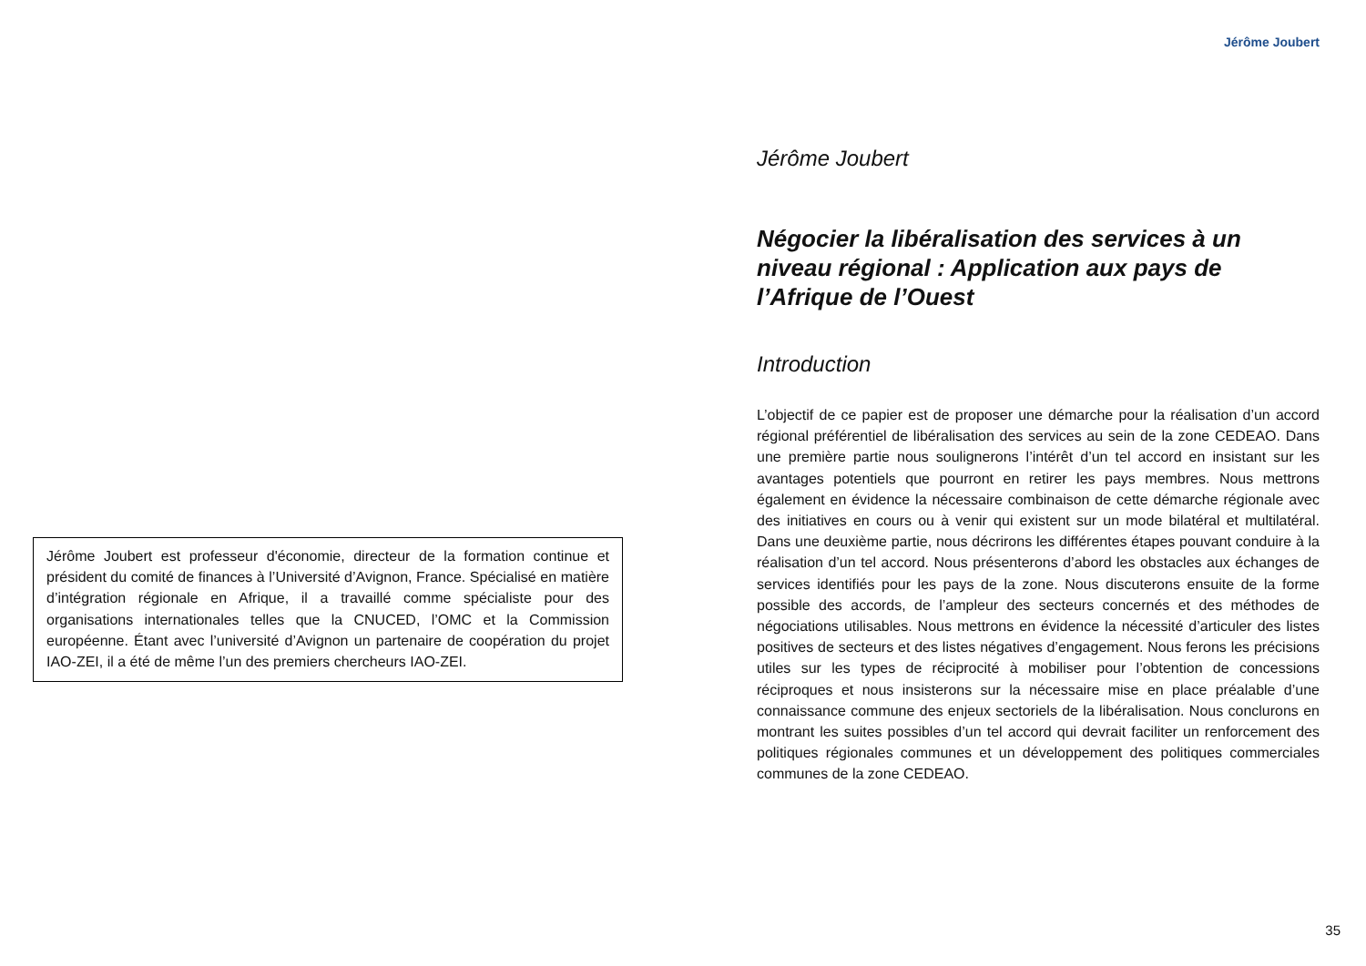Jérôme Joubert
Jérôme Joubert est professeur d'économie, directeur de la formation continue et président du comité de finances à l’Université d’Avignon, France. Spécialisé en matière d’intégration régionale en Afrique, il a travaillé comme spécialiste pour des organisations internationales telles que la CNUCED, l’OMC et la Commission européenne. Étant avec l’université d’Avignon un partenaire de coopération du projet IAO-ZEI, il a été de même l’un des premiers chercheurs IAO-ZEI.
Jérôme Joubert
Négocier la libéralisation des services à un niveau régional : Application aux pays de l’Afrique de l’Ouest
Introduction
L’objectif de ce papier est de proposer une démarche pour la réalisation d’un accord régional préférentiel de libéralisation des services au sein de la zone CEDEAO. Dans une première partie nous soulignerons l’intérêt d’un tel accord en insistant sur les avantages potentiels que pourront en retirer les pays membres. Nous mettrons également en évidence la nécessaire combinaison de cette démarche régionale avec des initiatives en cours ou à venir qui existent sur un mode bilatéral et multilatéral. Dans une deuxième partie, nous décrirons les différentes étapes pouvant conduire à la réalisation d’un tel accord. Nous présenterons d’abord les obstacles aux échanges de services identifiés pour les pays de la zone. Nous discuterons ensuite de la forme possible des accords, de l’ampleur des secteurs concernés et des méthodes de négociations utilisables. Nous mettrons en évidence la nécessité d’articuler des listes positives de secteurs et des listes négatives d’engagement. Nous ferons les précisions utiles sur les types de réciprocité à mobiliser pour l’obtention de concessions réciproques et nous insisterons sur la nécessaire mise en place préalable d’une connaissance commune des enjeux sectoriels de la libéralisation. Nous conclurons en montrant les suites possibles d’un tel accord qui devrait faciliter un renforcement des politiques régionales communes et un développement des politiques commerciales communes de la zone CEDEAO.
35